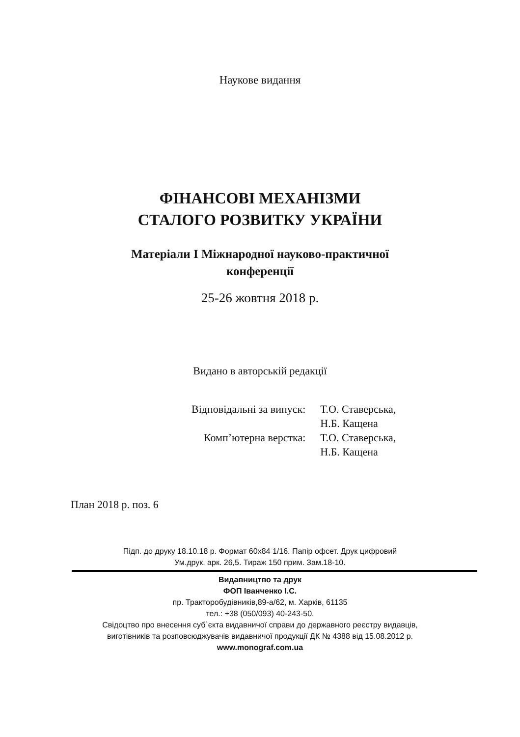Наукове видання
ФІНАНСОВІ МЕХАНІЗМИ
СТАЛОГО РОЗВИТКУ УКРАЇНИ
Матеріали І Міжнародної науково-практичної
конференції
25-26 жовтня 2018 р.
Видано в авторській редакції
| Відповідальні за випуск: | Т.О. Ставерська, Н.Б. Кащена |
| Комп’ютерна верстка: | Т.О. Ставерська, Н.Б. Кащена |
План 2018 р. поз. 6
Підп. до друку 18.10.18 р. Формат 60х84 1/16. Папір офсет. Друк цифровий
Ум.друк. арк. 26,5. Тираж 150 прим. Зам.18-10.
Видавництво та друк
ФОП Іванченко І.С.
пр. Тракторобудівників,89-а/62, м. Харків, 61135
тел.: +38 (050/093) 40-243-50.
Свідоцтво про внесення суб`єкта видавничої справи до державного реєстру видавців,
виготівників та розповсюджувачів видавничої продукції ДК № 4388 від 15.08.2012 р.
www.monograf.com.ua